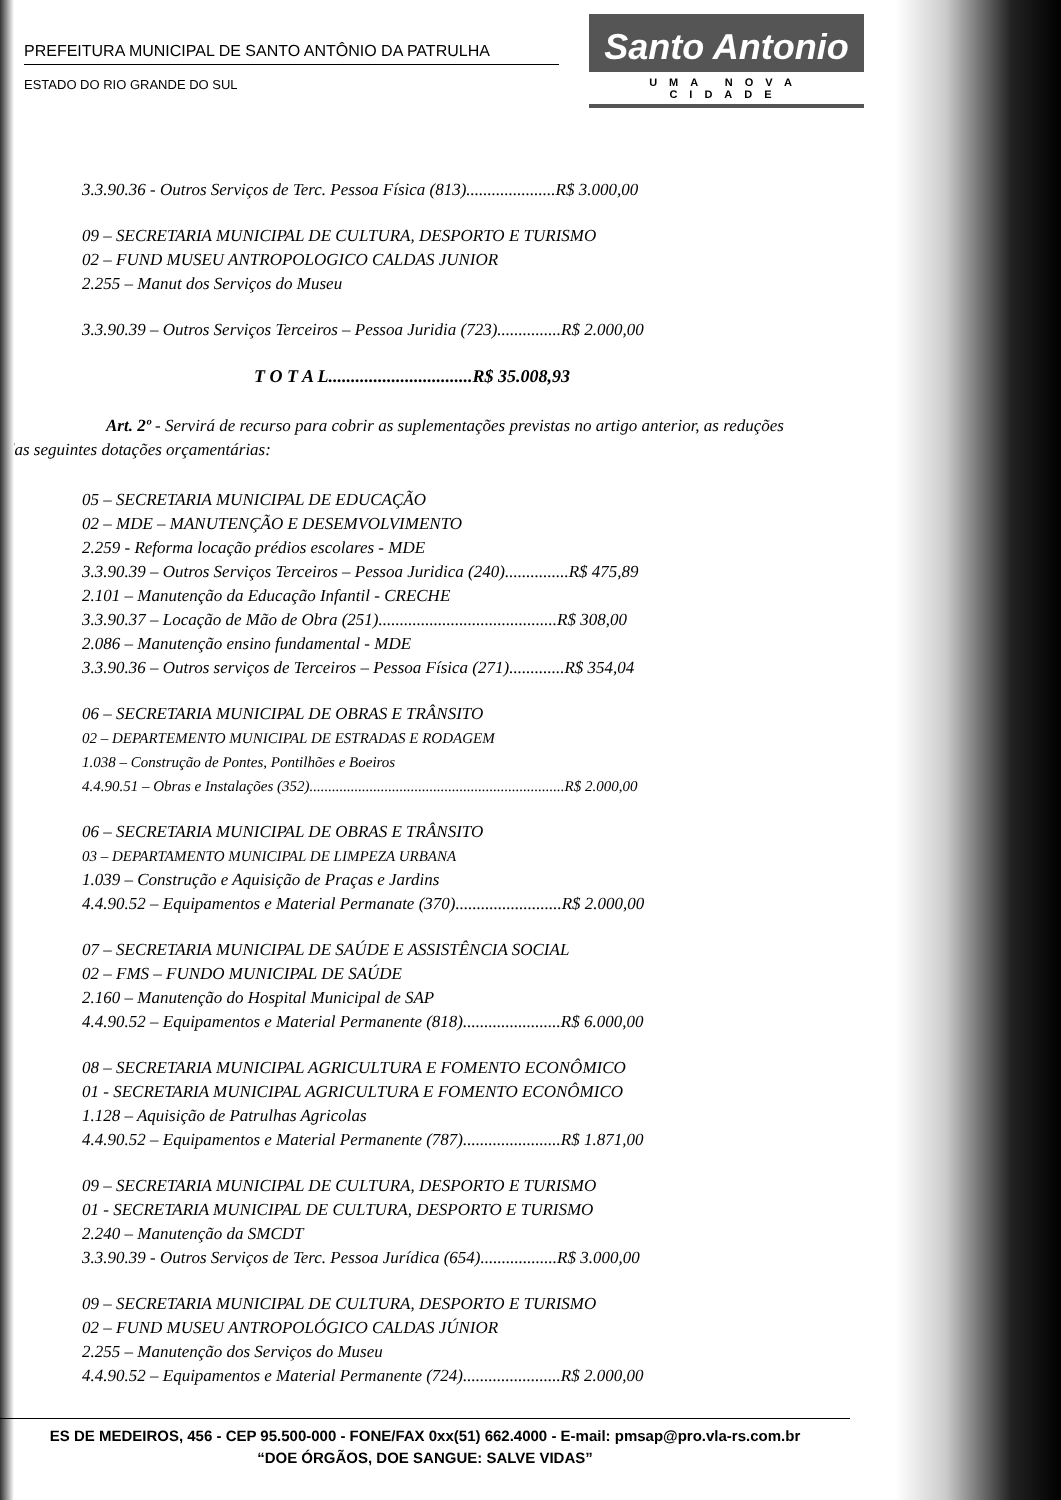PREFEITURA MUNICIPAL DE SANTO ANTÔNIO DA PATRULHA
ESTADO DO RIO GRANDE DO SUL
Santo Antonio
UMA NOVA CIDADE
3.3.90.36 - Outros Serviços de Terc. Pessoa Física (813).....................R$ 3.000,00
09 – SECRETARIA MUNICIPAL DE CULTURA, DESPORTO E TURISMO
02 – FUND MUSEU ANTROPOLOGICO CALDAS JUNIOR
2.255 – Manut dos Serviços do Museu
3.3.90.39 – Outros Serviços Terceiros – Pessoa Juridia (723)...............R$ 2.000,00
T O T A L................................R$ 35.008,93
Art. 2º - Servirá de recurso para cobrir as suplementações previstas no artigo anterior, as reduções das seguintes dotações orçamentárias:
05 – SECRETARIA MUNICIPAL DE EDUCAÇÃO
02 – MDE – MANUTENÇÃO E DESEMVOLVIMENTO
2.259 - Reforma locação prédios escolares - MDE
3.3.90.39 – Outros Serviços Terceiros – Pessoa Juridica (240)...............R$ 475,89
2.101 – Manutenção da Educação Infantil - CRECHE
3.3.90.37 – Locação de Mão de Obra (251)..........................................R$ 308,00
2.086 – Manutenção ensino fundamental - MDE
3.3.90.36 – Outros serviços de Terceiros – Pessoa Física (271).............R$ 354,04
06 – SECRETARIA MUNICIPAL DE OBRAS E TRÂNSITO
02 – DEPARTEMENTO MUNICIPAL DE ESTRADAS E RODAGEM
1.038 – Construção de Pontes, Pontilhões e Boeiros
4.4.90.51 – Obras e Instalações (352)....................................................................R$ 2.000,00
06 – SECRETARIA MUNICIPAL DE OBRAS E TRÂNSITO
03 – DEPARTAMENTO MUNICIPAL DE LIMPEZA URBANA
1.039 – Construção e Aquisição de Praças e Jardins
4.4.90.52 – Equipamentos e Material Permanate (370).........................R$ 2.000,00
07 – SECRETARIA MUNICIPAL DE SAÚDE E ASSISTÊNCIA SOCIAL
02 – FMS – FUNDO MUNICIPAL DE SAÚDE
2.160 – Manutenção do Hospital Municipal de SAP
4.4.90.52 – Equipamentos e Material Permanente (818).......................R$ 6.000,00
08 – SECRETARIA MUNICIPAL AGRICULTURA E FOMENTO ECONÔMICO
01 - SECRETARIA MUNICIPAL AGRICULTURA E FOMENTO ECONÔMICO
1.128 – Aquisição de Patrulhas Agricolas
4.4.90.52 – Equipamentos e Material Permanente (787).......................R$ 1.871,00
09 – SECRETARIA MUNICIPAL DE CULTURA, DESPORTO E TURISMO
01 - SECRETARIA MUNICIPAL DE CULTURA, DESPORTO E TURISMO
2.240 – Manutenção da SMCDT
3.3.90.39 - Outros Serviços de Terc. Pessoa Jurídica (654)..................R$ 3.000,00
09 – SECRETARIA MUNICIPAL DE CULTURA, DESPORTO E TURISMO
02 – FUND MUSEU ANTROPOLÓGICO CALDAS JÚNIOR
2.255 – Manutenção dos Serviços do Museu
4.4.90.52 – Equipamentos e Material Permanente (724).......................R$ 2.000,00
ES DE MEDEIROS, 456 - CEP 95.500-000 - FONE/FAX 0xx(51) 662.4000 - E-mail: pmsap@pro.vla-rs.com.br
“DOE ÓRGÃOS, DOE SANGUE: SALVE VIDAS”